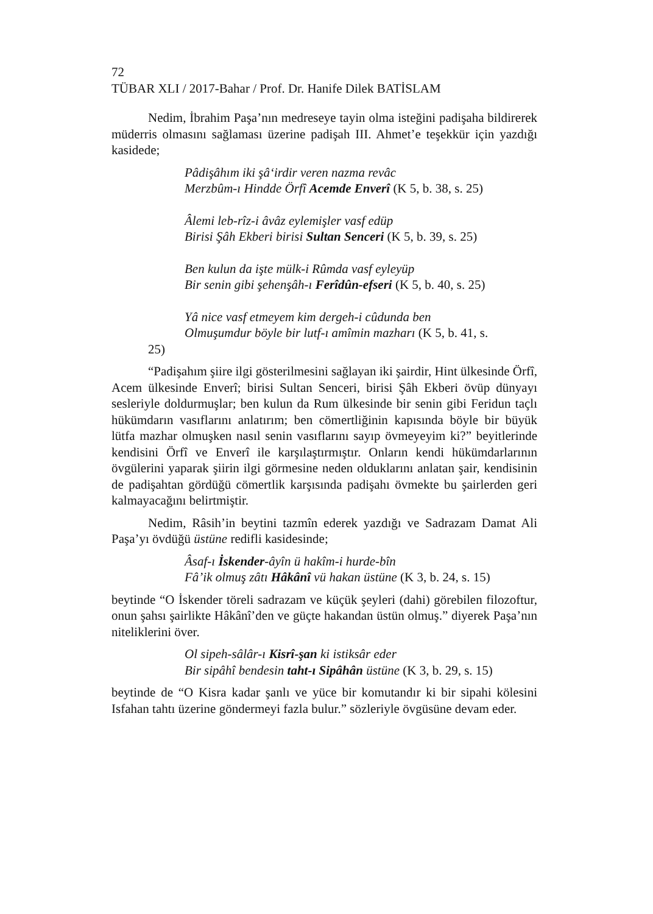72
TÜBAR XLI / 2017-Bahar / Prof. Dr. Hanife Dilek BATİSLAM
Nedim, İbrahim Paşa’nın medreseye tayin olma isteğini padişaha bildirerek müderris olmasını sağlaması üzerine padişah III. Ahmet’e teşekkür için yazdığı kasidede;
Pâdişâhım iki şâʻirdir veren nazma revâc
Merzbûm-ı Hindde Örfî Acemde Enverî (K 5, b. 38, s. 25)
Âlemi leb-rîz-i âvâz eylemişler vasf edüp
Birisi Şâh Ekberi birisi Sultan Senceri (K 5, b. 39, s. 25)
Ben kulun da işte mülk-i Rûmda vasf eyleyüp
Bir senin gibi şehenşâh-ı Ferîdûn-efseri (K 5, b. 40, s. 25)
Yâ nice vasf etmeyem kim dergeh-i cûdunda ben
Olmuşumdur böyle bir lutf-ı amîmin mazharı (K 5, b. 41, s.
25)
“Padişahım şiire ilgi gösterilmesini sağlayan iki şairdir, Hint ülkesinde Örfî, Acem ülkesinde Enverî; birisi Sultan Senceri, birisi Şâh Ekberi övüp dünyayı sesleriyle doldurmuşlar; ben kulun da Rum ülkesinde bir senin gibi Feridun taçlı hükümdarın vasıflarını anlatırım; ben cömertliğinin kapısında böyle bir büyük lütfa mazhar olmuşken nasıl senin vasıflarını sayıp övmeyeyim ki?” beyitlerinde kendisini Örfî ve Enverî ile karşılaştırmıştır. Onların kendi hükümdarlarının övgülerini yaparak şiirin ilgi görmesine neden olduklarını anlatan şair, kendisinin de padişahtan gördüğü cömertlik karşısında padişahı övmekte bu şairlerden geri kalmayacağını belirtmiştir.
Nedim, Râsih’in beytini tazmîn ederek yazdığı ve Sadrazam Damat Ali Paşa’yı övdüğü üstüne redifli kasidesinde;
Âsaf-ı İskender-âyîn ü hakîm-i hurde-bîn
Fâʼik olmuş zâtı Hâkânî vü hakan üstüne (K 3, b. 24, s. 15)
beytinde “O İskender töreli sadrazam ve küçük şeyleri (dahi) görebilen filozoftur, onun şahsı şairlikte Hâkânî’den ve güçte hakandan üstün olmuş.” diyerek Paşa’nın niteliklerini över.
Ol sipeh-sâlâr-ı Kisrî-şan ki istiksâr eder
Bir sipâhî bendesin taht-ı Sipâhân üstüne (K 3, b. 29, s. 15)
beytinde de “O Kisra kadar şanlı ve yüce bir komutandır ki bir sipahi kölesini Isfahan tahtı üzerine göndermeyi fazla bulur.” sözleriyle övgüsüne devam eder.